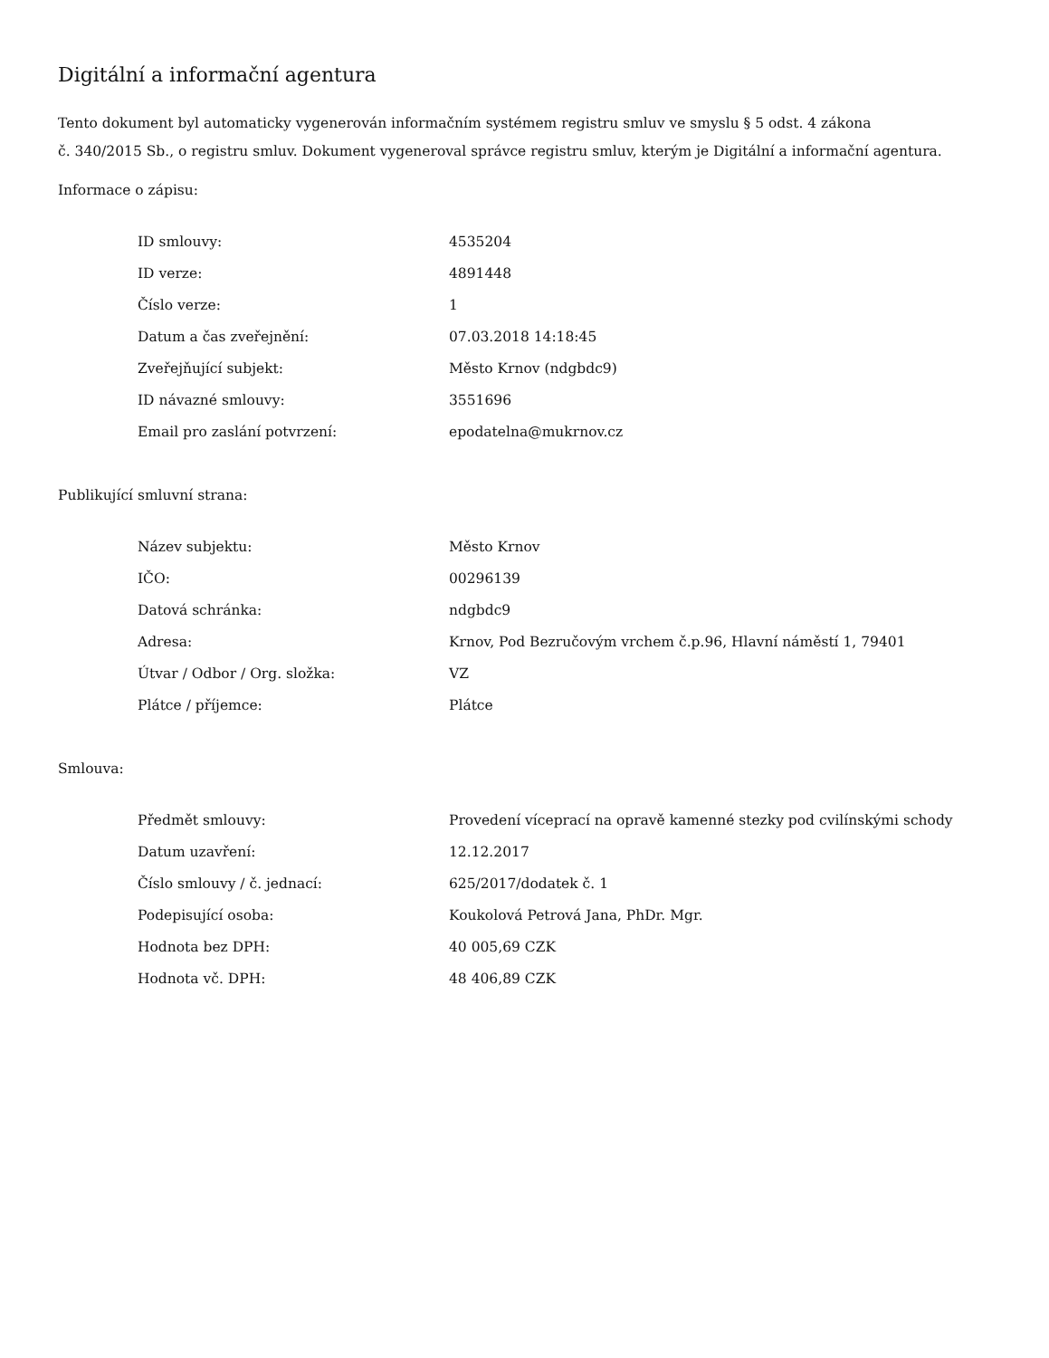Digitální a informační agentura
Tento dokument byl automaticky vygenerován informačním systémem registru smluv ve smyslu § 5 odst. 4 zákona
č. 340/2015 Sb., o registru smluv. Dokument vygeneroval správce registru smluv, kterým je Digitální a informační agentura.
Informace o zápisu:
| ID smlouvy: | 4535204 |
| ID verze: | 4891448 |
| Číslo verze: | 1 |
| Datum a čas zveřejnění: | 07.03.2018 14:18:45 |
| Zveřejňující subjekt: | Město Krnov (ndgbdc9) |
| ID návazné smlouvy: | 3551696 |
| Email pro zaslání potvrzení: | epodatelna@mukrnov.cz |
Publikující smluvní strana:
| Název subjektu: | Město Krnov |
| IČO: | 00296139 |
| Datová schránka: | ndgbdc9 |
| Adresa: | Krnov, Pod Bezručovým vrchem č.p.96, Hlavní náměstí 1, 79401 |
| Útvar / Odbor / Org. složka: | VZ |
| Plátce / příjemce: | Plátce |
Smlouva:
| Předmět smlouvy: | Provedení víceprací na opravě kamenné stezky pod cvilínskými schody |
| Datum uzavření: | 12.12.2017 |
| Číslo smlouvy / č. jednací: | 625/2017/dodatek č. 1 |
| Podepisující osoba: | Koukolová Petrová Jana, PhDr. Mgr. |
| Hodnota bez DPH: | 40 005,69 CZK |
| Hodnota vč. DPH: | 48 406,89 CZK |